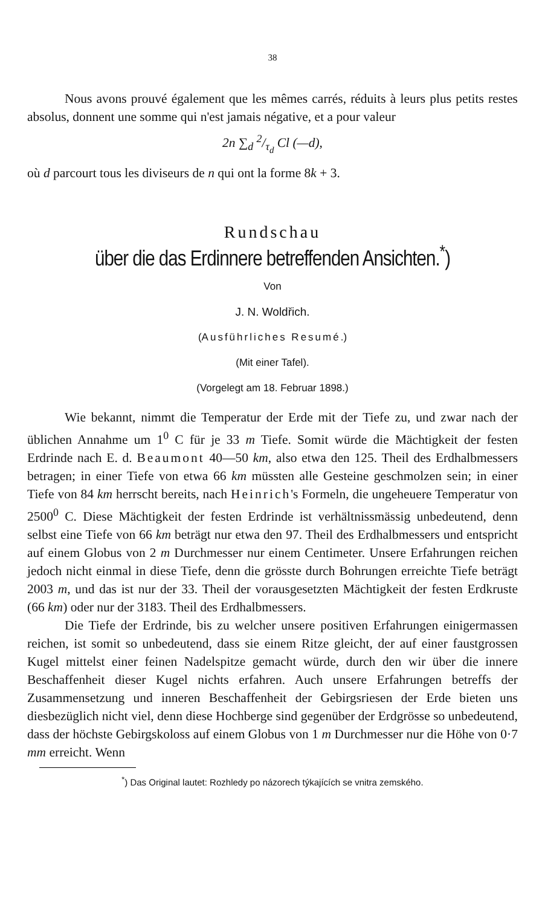38
Nous avons prouvé également que les mêmes carrés, réduits à leurs plus petits restes absolus, donnent une somme qui n'est jamais négative, et a pour valeur
2n ∑<sub>d</sub> 2/τ<sub>d</sub> Cl (—d),
où d parcourt tous les diviseurs de n qui ont la forme 8k + 3.
Rundschau
über die das Erdinnere betreffenden Ansichten.<sup>*</sup>)
Von
J. N. Woldřich.
(Ausführliches Resumé.)
(Mit einer Tafel).
(Vorgelegt am 18. Februar 1898.)
Wie bekannt, nimmt die Temperatur der Erde mit der Tiefe zu, und zwar nach der üblichen Annahme um 1<sup>0</sup> C für je 33 m Tiefe. Somit würde die Mächtigkeit der festen Erdrinde nach E. d. Beaumont 40—50 km, also etwa den 125. Theil des Erdhalbmessers betragen; in einer Tiefe von etwa 66 km müssten alle Gesteine geschmolzen sein; in einer Tiefe von 84 km herrscht bereits, nach Heinrich's Formeln, die ungeheuere Temperatur von 2500<sup>0</sup> C. Diese Mächtigkeit der festen Erdrinde ist verhältnissmässig unbedeutend, denn selbst eine Tiefe von 66 km beträgt nur etwa den 97. Theil des Erdhalbmessers und entspricht auf einem Globus von 2 m Durchmesser nur einem Centimeter. Unsere Erfahrungen reichen jedoch nicht einmal in diese Tiefe, denn die grösste durch Bohrungen erreichte Tiefe beträgt 2003 m, und das ist nur der 33. Theil der vorausgesetzten Mächtigkeit der festen Erdkruste (66 km) oder nur der 3183. Theil des Erdhalbmessers.
Die Tiefe der Erdrinde, bis zu welcher unsere positiven Erfahrungen einigermassen reichen, ist somit so unbedeutend, dass sie einem Ritze gleicht, der auf einer faustgrossen Kugel mittelst einer feinen Nadelspitze gemacht würde, durch den wir über die innere Beschaffenheit dieser Kugel nichts erfahren. Auch unsere Erfahrungen betreffs der Zusammensetzung und inneren Beschaffenheit der Gebirgsriesen der Erde bieten uns diesbezüglich nicht viel, denn diese Hochberge sind gegenüber der Erdgrösse so unbedeutend, dass der höchste Gebirgskoloss auf einem Globus von 1 m Durchmesser nur die Höhe von 0·7 mm erreicht. Wenn
<sup>*</sup>) Das Original lautet: Rozhledy po názorech týkajících se vnitra zemského.